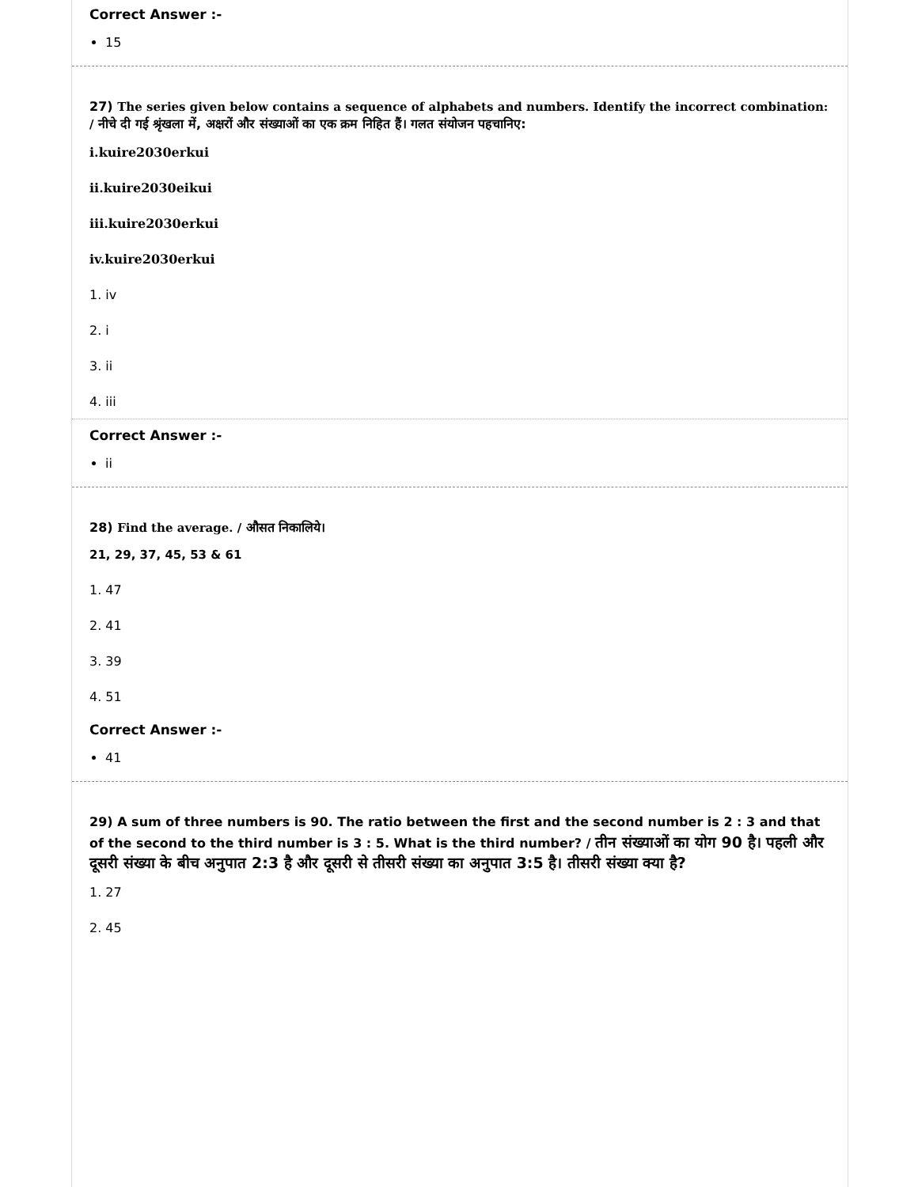Correct Answer :-
15
27) The series given below contains a sequence of alphabets and numbers. Identify the incorrect combination: / नीचे दी गई श्रृंखला में, अक्षरों और संख्याओं का एक क्रम निहित हैं। गलत संयोजन पहचानिए:
i.kuire2030erkui
ii.kuire2030eikui
iii.kuire2030erkui
iv.kuire2030erkui
1. iv
2. i
3. ii
4. iii
Correct Answer :-
ii
28) Find the average. / औसत निकालिये।
21, 29, 37, 45, 53 & 61
1. 47
2. 41
3. 39
4. 51
Correct Answer :-
41
29) A sum of three numbers is 90. The ratio between the first and the second number is 2 : 3 and that of the second to the third number is 3 : 5. What is the third number? / तीन संख्याओं का योग 90 है। पहली और दूसरी संख्या के बीच अनुपात 2:3 है और दूसरी से तीसरी संख्या का अनुपात 3:5 है। तीसरी संख्या क्या है?
1. 27
2. 45